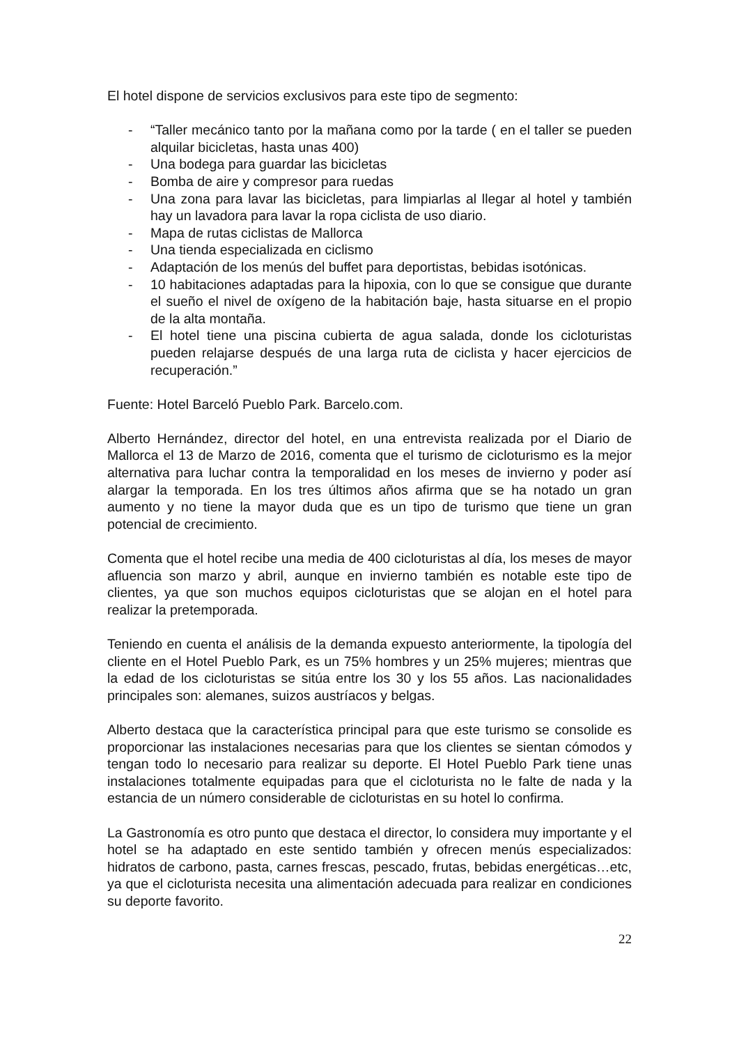El hotel dispone de servicios exclusivos para este tipo de segmento:
- “Taller mecánico tanto por la mañana como por la tarde ( en el taller se pueden alquilar bicicletas, hasta unas 400)
- Una bodega para guardar las bicicletas
- Bomba de aire y compresor para ruedas
- Una zona para lavar las bicicletas, para limpiarlas al llegar al hotel y también hay un lavadora para lavar la ropa ciclista de uso diario.
- Mapa de rutas ciclistas de Mallorca
- Una tienda especializada en ciclismo
- Adaptación de los menús del buffet para deportistas, bebidas isotónicas.
- 10 habitaciones adaptadas para la hipoxia, con lo que se consigue que durante el sueño el nivel de oxígeno de la habitación baje, hasta situarse en el propio de la alta montaña.
- El hotel tiene una piscina cubierta de agua salada, donde los cicloturistas pueden relajarse después de una larga ruta de ciclista y hacer ejercicios de recuperación.”
Fuente: Hotel Barceló Pueblo Park. Barcelo.com.
Alberto Hernández, director del hotel, en una entrevista realizada por el Diario de Mallorca el 13 de Marzo de 2016, comenta que el turismo de cicloturismo es la mejor alternativa para luchar contra la temporalidad en los meses de invierno y poder así alargar la temporada. En los tres últimos años afirma que se ha notado un gran aumento y no tiene la mayor duda que es un tipo de turismo que tiene un gran potencial de crecimiento.
Comenta que el hotel recibe una media de 400 cicloturistas al día, los meses de mayor afluencia son marzo y abril, aunque en invierno también es notable este tipo de clientes, ya que son muchos equipos cicloturistas que se alojan en el hotel para realizar la pretemporada.
Teniendo en cuenta el análisis de la demanda expuesto anteriormente, la tipología del cliente en el Hotel Pueblo Park, es un 75% hombres y un 25% mujeres; mientras que la edad de los cicloturistas se sitúa entre los 30 y los 55 años. Las nacionalidades principales son: alemanes, suizos austríacos y belgas.
Alberto destaca que la característica principal para que este turismo se consolide es proporcionar las instalaciones necesarias para que los clientes se sientan cómodos y tengan todo lo necesario para realizar su deporte. El Hotel Pueblo Park tiene unas instalaciones totalmente equipadas para que el cicloturista no le falte de nada y la estancia de un número considerable de cicloturistas en su hotel lo confirma.
La Gastronomía es otro punto que destaca el director, lo considera muy importante y el hotel se ha adaptado en este sentido también y ofrecen menús especializados: hidratos de carbono, pasta, carnes frescas, pescado, frutas, bebidas energéticas…etc, ya que el cicloturista necesita una alimentación adecuada para realizar en condiciones su deporte favorito.
22